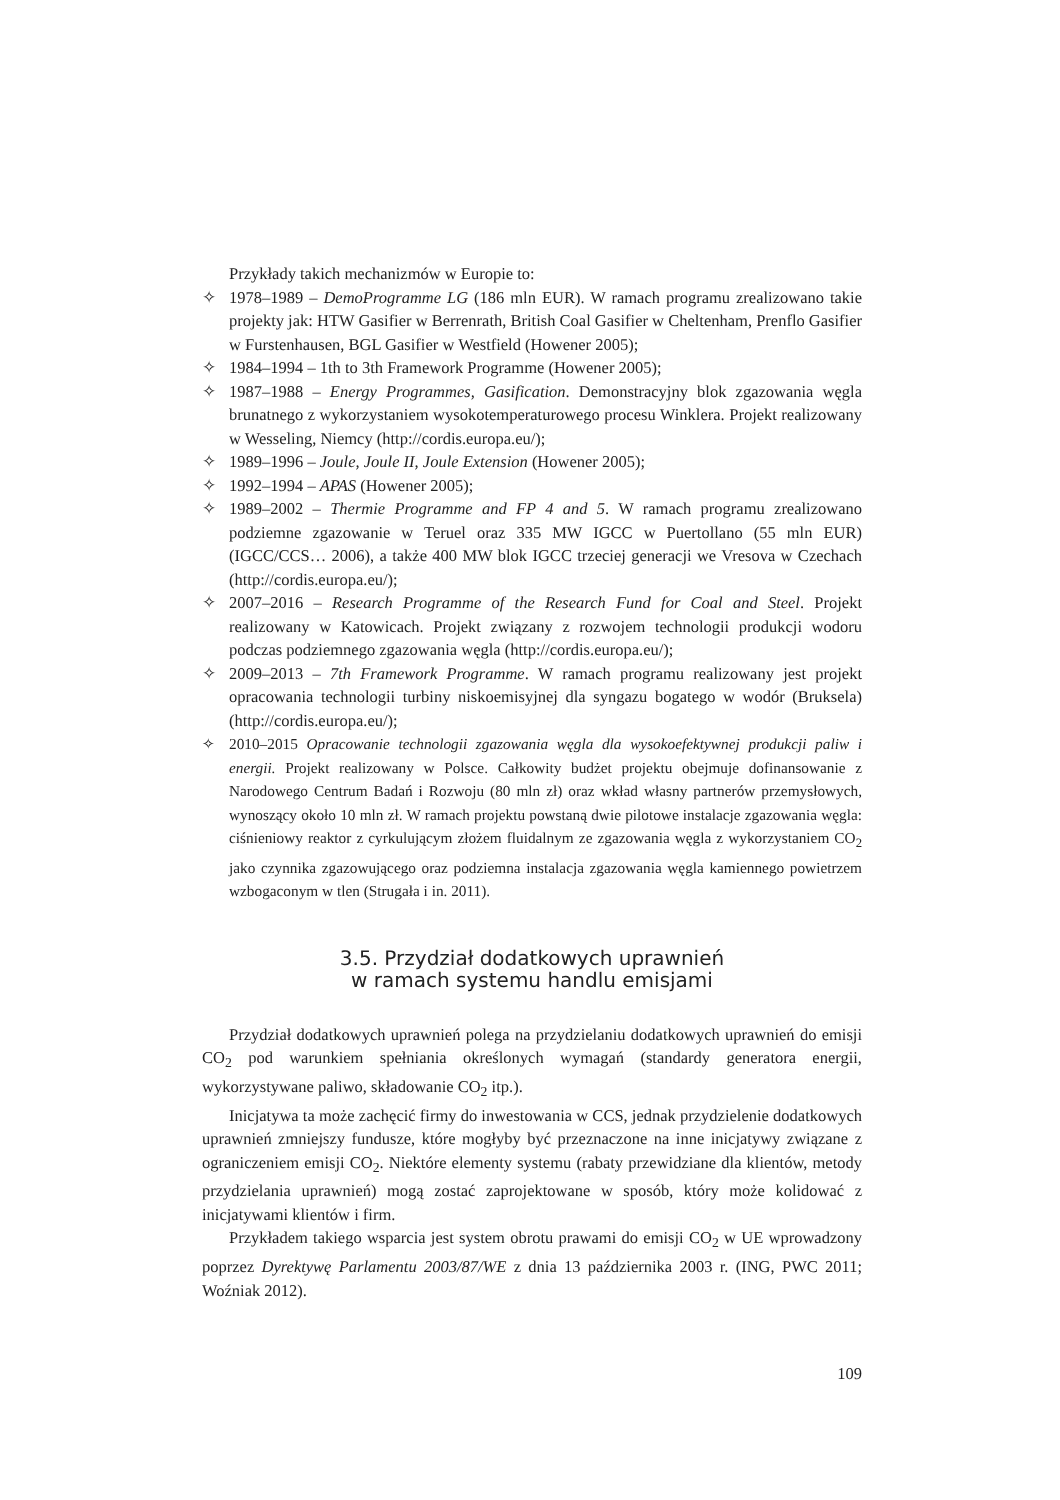Przykłady takich mechanizmów w Europie to:
✧ 1978–1989 – DemoProgramme LG (186 mln EUR). W ramach programu zrealizowano takie projekty jak: HTW Gasifier w Berrenrath, British Coal Gasifier w Cheltenham, Prenflo Gasifier w Furstenhausen, BGL Gasifier w Westfield (Howener 2005);
✧ 1984–1994 – 1th to 3th Framework Programme (Howener 2005);
✧ 1987–1988 – Energy Programmes, Gasification. Demonstracyjny blok zgazowania węgla brunatnego z wykorzystaniem wysokotemperaturowego procesu Winklera. Projekt realizowany w Wesseling, Niemcy (http://cordis.europa.eu/);
✧ 1989–1996 – Joule, Joule II, Joule Extension (Howener 2005);
✧ 1992–1994 – APAS (Howener 2005);
✧ 1989–2002 – Thermie Programme and FP 4 and 5. W ramach programu zrealizowano podziemne zgazowanie w Teruel oraz 335 MW IGCC w Puertollano (55 mln EUR) (IGCC/CCS… 2006), a także 400 MW blok IGCC trzeciej generacji we Vresova w Czechach (http://cordis.europa.eu/);
✧ 2007–2016 – Research Programme of the Research Fund for Coal and Steel. Projekt realizowany w Katowicach. Projekt związany z rozwojem technologii produkcji wodoru podczas podziemnego zgazowania węgla (http://cordis.europa.eu/);
✧ 2009–2013 – 7th Framework Programme. W ramach programu realizowany jest projekt opracowania technologii turbiny niskoemisyjnej dla syngazu bogatego w wodór (Bruksela) (http://cordis.europa.eu/);
✧ 2010–2015 Opracowanie technologii zgazowania węgla dla wysokoefektywnej produkcji paliw i energii. Projekt realizowany w Polsce. Całkowity budżet projektu obejmuje dofinansowanie z Narodowego Centrum Badań i Rozwoju (80 mln zł) oraz wkład własny partnerów przemysłowych, wynoszący około 10 mln zł. W ramach projektu powstaną dwie pilotowe instalacje zgazowania węgla: ciśnieniowy reaktor z cyrkulującym złożem fluidalnym ze zgazowania węgla z wykorzystaniem CO<sub>2</sub> jako czynnika zgazowującego oraz podziemna instalacja zgazowania węgla kamiennego powietrzem wzbogaconym w tlen (Strugała i in. 2011).
3.5. Przydział dodatkowych uprawnień
w ramach systemu handlu emisjami
Przydział dodatkowych uprawnień polega na przydzielaniu dodatkowych uprawnień do emisji CO<sub>2</sub> pod warunkiem spełniania określonych wymagań (standardy generatora energii, wykorzystywane paliwo, składowanie CO<sub>2</sub> itp.).
Inicjatywa ta może zachęcić firmy do inwestowania w CCS, jednak przydzielenie dodatkowych uprawnień zmniejszy fundusze, które mogłyby być przeznaczone na inne inicjatywy związane z ograniczeniem emisji CO<sub>2</sub>. Niektóre elementy systemu (rabaty przewidziane dla klientów, metody przydzielania uprawnień) mogą zostać zaprojektowane w sposób, który może kolidować z inicjatywami klientów i firm.
Przykładem takiego wsparcia jest system obrotu prawami do emisji CO<sub>2</sub> w UE wprowadzony poprzez Dyrektywę Parlamentu 2003/87/WE z dnia 13 października 2003 r. (ING, PWC 2011; Woźniak 2012).
109